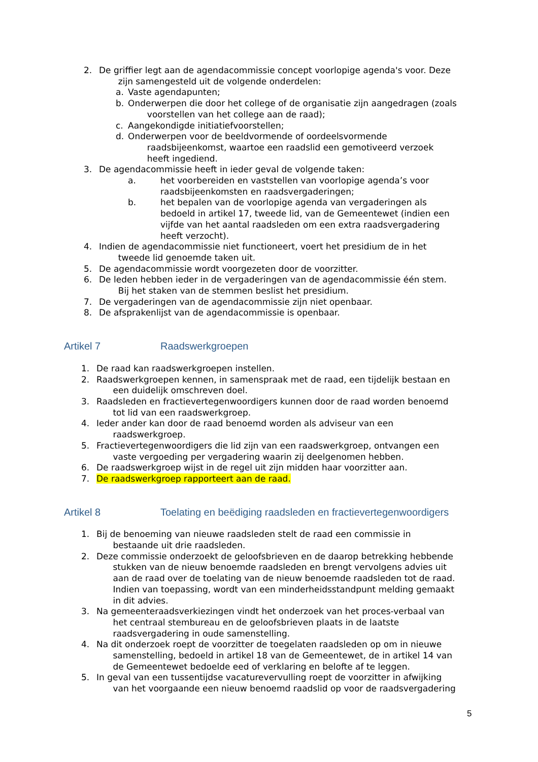2. De griffier legt aan de agendacommissie concept voorlopige agenda's voor. Deze
zijn samengesteld uit de volgende onderdelen:
a. Vaste agendapunten;
b. Onderwerpen die door het college of de organisatie zijn aangedragen (zoals
voorstellen van het college aan de raad);
c. Aangekondigde initiatiefvoorstellen;
d. Onderwerpen voor de beeldvormende of oordeelsvormende
raadsbijeenkomst, waartoe een raadslid een gemotiveerd verzoek
heeft ingediend.
3. De agendacommissie heeft in ieder geval de volgende taken:
a. het voorbereiden en vaststellen van voorlopige agenda’s voor raadsbijeenkomsten en raadsvergaderingen;
b. het bepalen van de voorlopige agenda van vergaderingen als bedoeld in artikel 17, tweede lid, van de Gemeentewet (indien een vijfde van het aantal raadsleden om een extra raadsvergadering heeft verzocht).
4. Indien de agendacommissie niet functioneert, voert het presidium de in het
tweede lid genoemde taken uit.
5. De agendacommissie wordt voorgezeten door de voorzitter.
6. De leden hebben ieder in de vergaderingen van de agendacommissie één stem.
Bij het staken van de stemmen beslist het presidium.
7. De vergaderingen van de agendacommissie zijn niet openbaar.
8. De afsprakenlijst van de agendacommissie is openbaar.
Artikel 7 Raadswerkgroepen
1. De raad kan raadswerkgroepen instellen.
2. Raadswerkgroepen kennen, in samenspraak met de raad, een tijdelijk bestaan en
een duidelijk omschreven doel.
3. Raadsleden en fractievertegenwoordigers kunnen door de raad worden benoemd
tot lid van een raadswerkgroep.
4. Ieder ander kan door de raad benoemd worden als adviseur van een
raadswerkgroep.
5. Fractievertegenwoordigers die lid zijn van een raadswerkgroep, ontvangen een
vaste vergoeding per vergadering waarin zij deelgenomen hebben.
6. De raadswerkgroep wijst in de regel uit zijn midden haar voorzitter aan.
7. De raadswerkgroep rapporteert aan de raad.
Artikel 8 Toelating en beëdiging raadsleden en fractievertegenwoordigers
1. Bij de benoeming van nieuwe raadsleden stelt de raad een commissie in
bestaande uit drie raadsleden.
2. Deze commissie onderzoekt de geloofsbrieven en de daarop betrekking hebbende
stukken van de nieuw benoemde raadsleden en brengt vervolgens advies uit
aan de raad over de toelating van de nieuw benoemde raadsleden tot de raad.
Indien van toepassing, wordt van een minderheidsstandpunt melding gemaakt
in dit advies.
3. Na gemeenteraadsverkiezingen vindt het onderzoek van het proces-verbaal van
het centraal stembureau en de geloofsbrieven plaats in de laatste
raadsvergadering in oude samenstelling.
4. Na dit onderzoek roept de voorzitter de toegelaten raadsleden op om in nieuwe
samenstelling, bedoeld in artikel 18 van de Gemeentewet, de in artikel 14 van
de Gemeentewet bedoelde eed of verklaring en belofte af te leggen.
5. In geval van een tussentijdse vacaturevervulling roept de voorzitter in afwijking
van het voorgaande een nieuw benoemd raadslid op voor de raadsvergadering
5